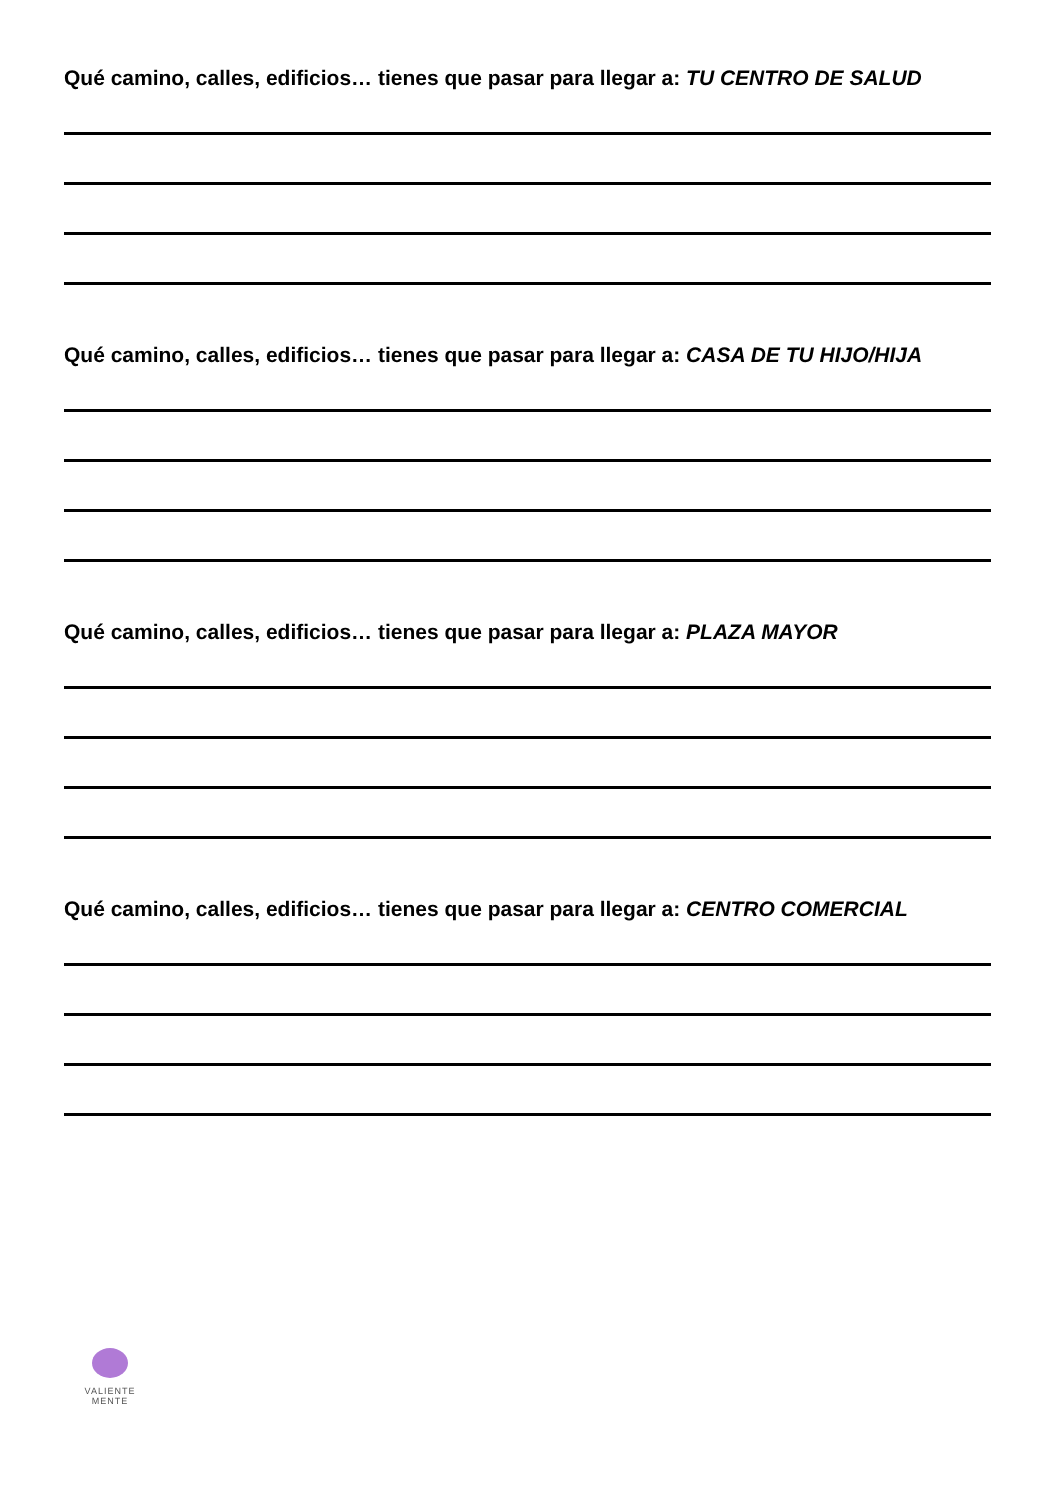Qué camino, calles, edificios… tienes que pasar para llegar a: TU CENTRO DE SALUD
Qué camino, calles, edificios… tienes que pasar para llegar a: CASA DE TU HIJO/HIJA
Qué camino, calles, edificios… tienes que pasar para llegar a: PLAZA MAYOR
Qué camino, calles, edificios… tienes que pasar para llegar a: CENTRO COMERCIAL
VALIENTE
MENTE